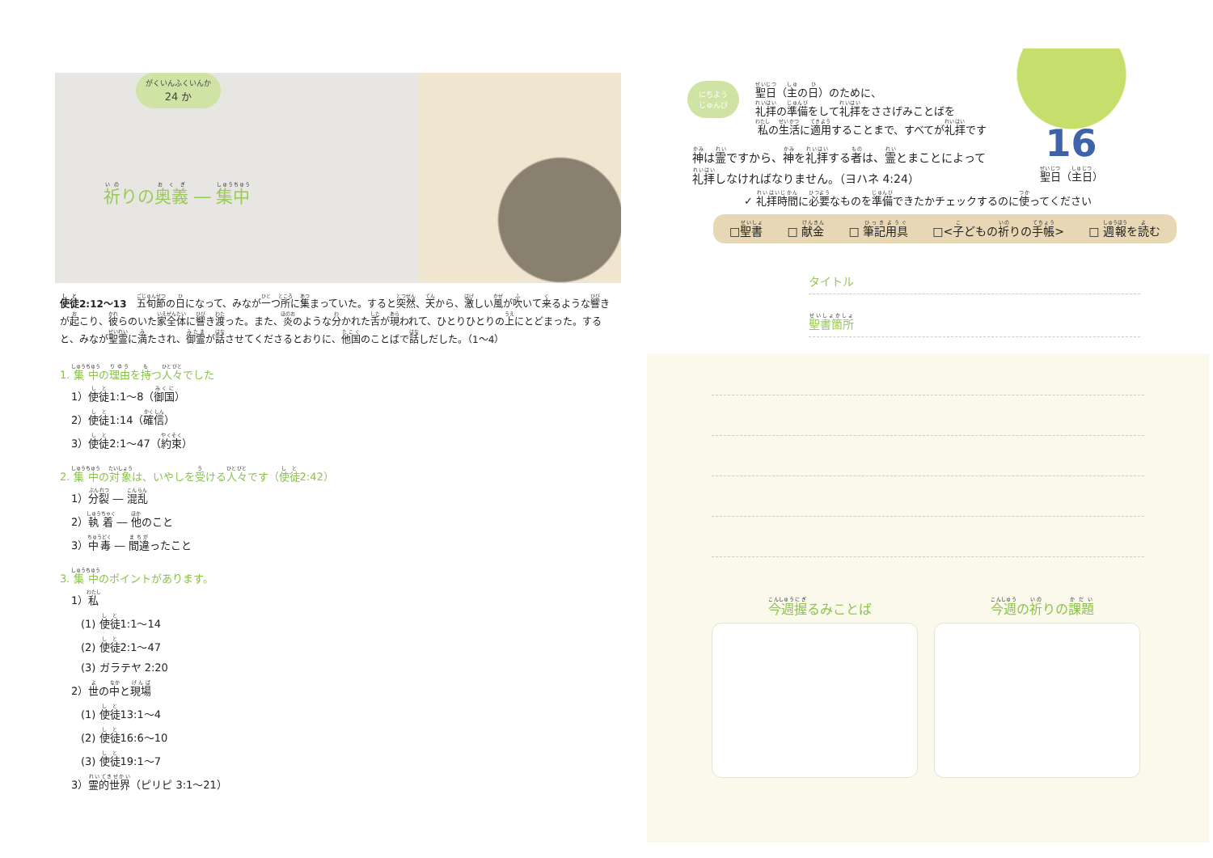がくいんふくいんか 24 か
祈りの奥義 ― 集中
使徒2:12～13　五旬節の日になって、みなが一つ所に集まっていた。すると突然、天から、激しい風が吹いて来るような響きが起こり、彼らのいた家全体に響き渡った。また、炎のような分かれた舌が現われて、ひとりひとりの上にとどまった。すると、みなが聖霊に満たされ、御霊が話させてくださるとおりに、他国のことばで話しだした。（1～4）
1. 集中の理由を持つ人々でした
1）使徒1:1～8（御国）
2）使徒1:14（確信）
3）使徒2:1～47（約束）
2. 集中の対象は、いやしを受ける人々です（使徒2:42）
1）分裂 ― 混乱
2）執着 ― 他のこと
3）中毒 ― 間違ったこと
3. 集中のポイントがあります。
1）私
(1) 使徒1:1～14
(2) 使徒2:1～47
(3) ガラテヤ 2:20
2）世の中と現場
(1) 使徒13:1～4
(2) 使徒16:6～10
(3) 使徒19:1～7
3）霊的世界（ピリピ 3:1～21）
にちよう
じゅんび
聖日（主の日）のために、
礼拝の準備をして礼拝をささげみことばを
私の生活に適用することまで、すべてが礼拝です
16
聖日（主日）
神は霊ですから、神を礼拝する者は、霊とまことによって
礼拝しなければなりません。（ヨハネ 4:24）
✓ 礼拝時間に必要なものを準備できたかチェックするのに使ってください
□聖書 □ 献金 □ 筆記用具 □<子どもの祈りの手帳> □ 週報を読む
タイトル
聖書箇所
今週握るみことば 今週の祈りの課題